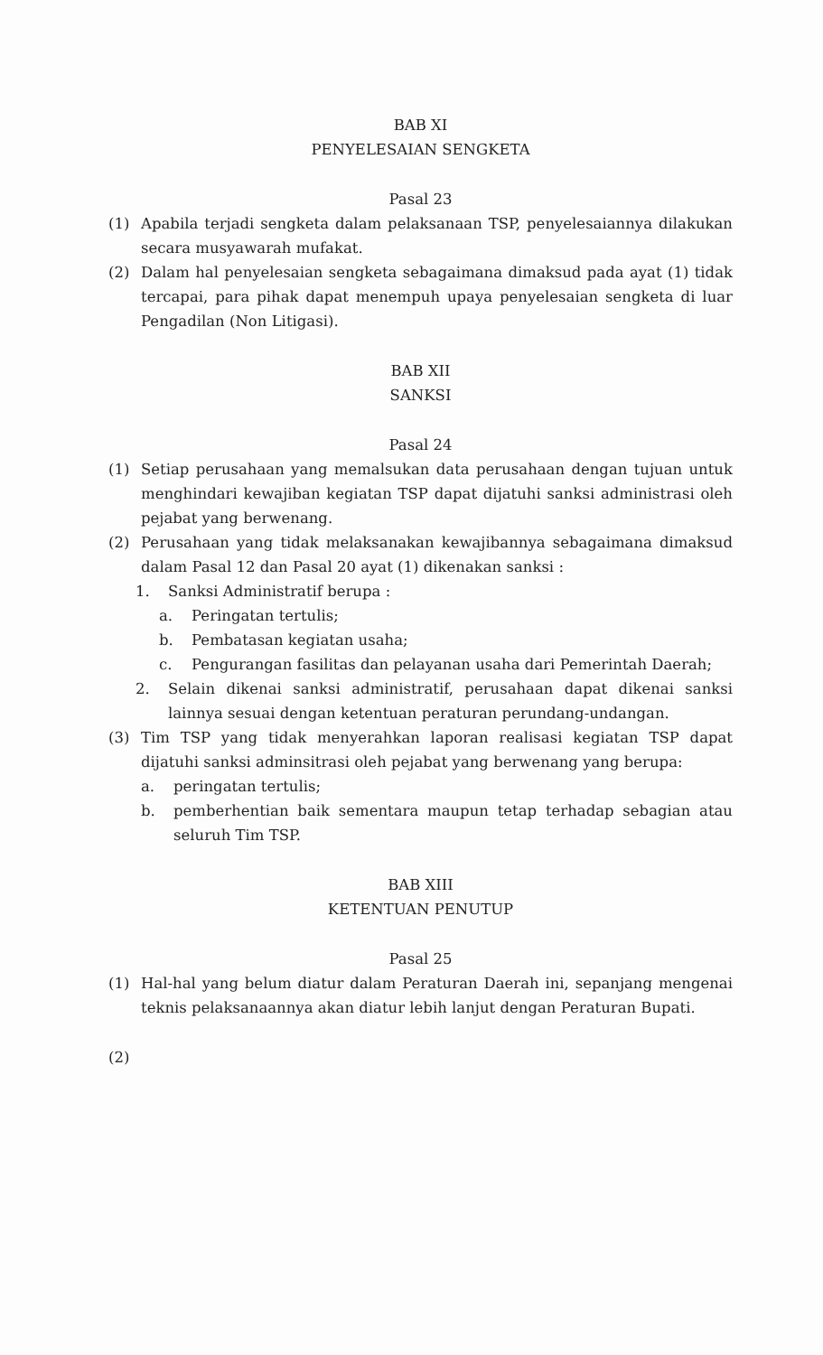BAB XI
PENYELESAIAN SENGKETA
Pasal 23
(1) Apabila terjadi sengketa dalam pelaksanaan TSP, penyelesaiannya dilakukan secara musyawarah mufakat.
(2) Dalam hal penyelesaian sengketa sebagaimana dimaksud pada ayat (1) tidak tercapai, para pihak dapat menempuh upaya penyelesaian sengketa di luar Pengadilan (Non Litigasi).
BAB XII
SANKSI
Pasal 24
(1) Setiap perusahaan yang memalsukan data perusahaan dengan tujuan untuk menghindari kewajiban kegiatan TSP dapat dijatuhi sanksi administrasi oleh pejabat yang berwenang.
(2) Perusahaan yang tidak melaksanakan kewajibannya sebagaimana dimaksud dalam Pasal 12 dan Pasal 20 ayat (1) dikenakan sanksi :
1. Sanksi Administratif berupa :
a. Peringatan tertulis;
b. Pembatasan kegiatan usaha;
c. Pengurangan fasilitas dan pelayanan usaha dari Pemerintah Daerah;
2. Selain dikenai sanksi administratif, perusahaan dapat dikenai sanksi lainnya sesuai dengan ketentuan peraturan perundang-undangan.
(3) Tim TSP yang tidak menyerahkan laporan realisasi kegiatan TSP dapat dijatuhi sanksi adminsitrasi oleh pejabat yang berwenang yang berupa:
a. peringatan tertulis;
b. pemberhentian baik sementara maupun tetap terhadap sebagian atau seluruh Tim TSP.
BAB XIII
KETENTUAN PENUTUP
Pasal 25
(1) Hal-hal yang belum diatur dalam Peraturan Daerah ini, sepanjang mengenai teknis pelaksanaannya akan diatur lebih lanjut dengan Peraturan Bupati.
(2)